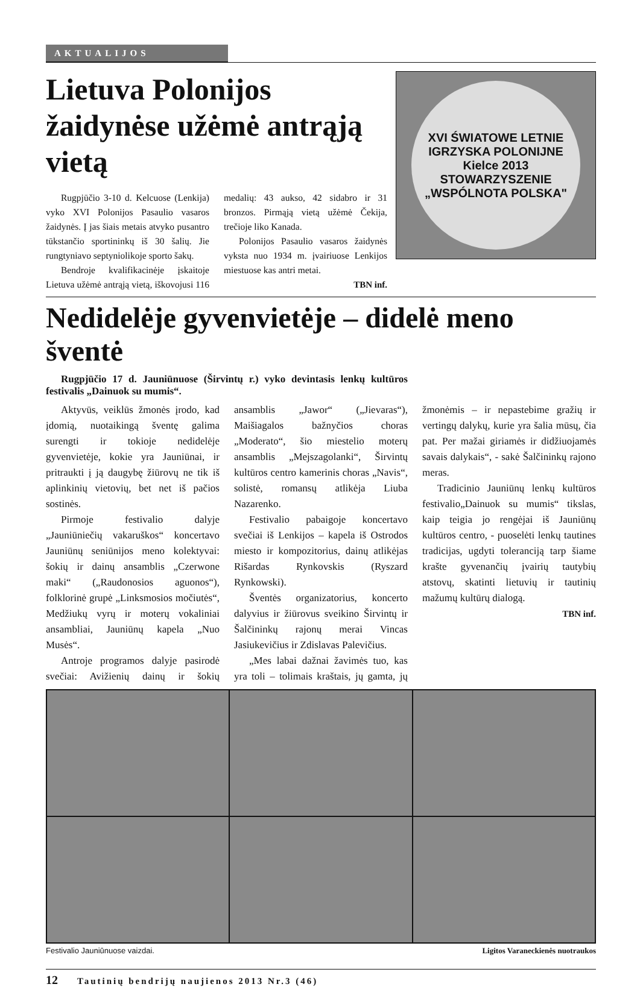AKTUALIJOS
Lietuva Polonijos žaidynėse užėmė antrąją vietą
Rugpjūčio 3-10 d. Kelcuose (Lenkija) vyko XVI Polonijos Pasaulio vasaros žaidynės. Į jas šiais metais atvyko pusantro tūkstančio sportininkų iš 30 šalių. Jie rungtyniavo septyniolikoje sporto šakų.
Bendroje kvalifikacinėje įskaitoje Lietuva užėmė antrąją vietą, iškovojusi 116 medalių: 43 aukso, 42 sidabro ir 31 bronzos. Pirmąją vietą užėmė Čekija, trečioje liko Kanada.
Polonijos Pasaulio vasaros žaidynės vyksta nuo 1934 m. įvairiuose Lenkijos miestuose kas antri metai.
TBN inf.
XVI ŚWIATOWE LETNIE IGRZYSKA POLONIJNE
Kielce 2013
STOWARZYSZENIE „WSPÓLNOTA POLSKA"
Nedidelėje gyvenvietėje – didelė meno šventė
Rugpjūčio 17 d. Jauniūnuose (Širvintų r.) vyko devintasis lenkų kultūros festivalis „Dainuok su mumis“.
Aktyvūs, veiklūs žmonės įrodo, kad įdomią, nuotaikingą šventę galima surengti ir tokioje nedidelėje gyvenvietėje, kokie yra Jauniūnai, ir pritraukti į ją daugybę žiūrovų ne tik iš aplinkinių vietovių, bet net iš pačios sostinės.
Pirmoje festivalio dalyje „Jauniūniečių vakaruškos“ koncertavo Jauniūnų seniūnijos meno kolektyvai: šokių ir dainų ansamblis „Czerwone maki“ („Raudonosios aguonos“), folklorinė grupė „Linksmosios močiutės“, Medžiukų vyrų ir moterų vokaliniai ansambliai, Jauniūnų kapela „Nuo Musės“.
Antroje programos dalyje pasirodė svečiai: Avižienių dainų ir šokių ansamblis „Jawor“ („Jievaras“), Maišiagalos bažnyčios choras „Moderato“, šio miestelio moterų ansamblis „Mejszagolanki“, Širvintų kultūros centro kamerinis choras „Navis“, solistė, romansų atlikėja Liuba Nazarenko.
Festivalio pabaigoje koncertavo svečiai iš Lenkijos – kapela iš Ostrodos miesto ir kompozitorius, dainų atlikėjas Rišardas Rynkovskis (Ryszard Rynkowski).
Šventės organizatorius, koncerto dalyvius ir žiūrovus sveikino Širvintų ir Šalčininkų rajonų merai Vincas Jasiukevičius ir Zdislavas Palevičius.
„Mes labai dažnai žavimės tuo, kas yra toli – tolimais kraštais, jų gamta, jų žmonėmis – ir nepastebime gražių ir vertingų dalykų, kurie yra šalia mūsų, čia pat. Per mažai giriamės ir didžiuojamės savais dalykais“, - sakė Šalčininkų rajono meras.
Tradicinio Jauniūnų lenkų kultūros festivalio„Dainuok su mumis“ tikslas, kaip teigia jo rengėjai iš Jauniūnų kultūros centro, - puoselėti lenkų tautines tradicijas, ugdyti toleranciją tarp šiame krašte gyvenančių įvairių tautybių atstovų, skatinti lietuvių ir tautinių mažumų kultūrų dialogą.
TBN inf.
Festivalio Jauniūnuose vaizdai. Ligitos Varaneckienės nuotraukos
12 Tautinių bendrijų naujienos 2013 Nr.3 (46)